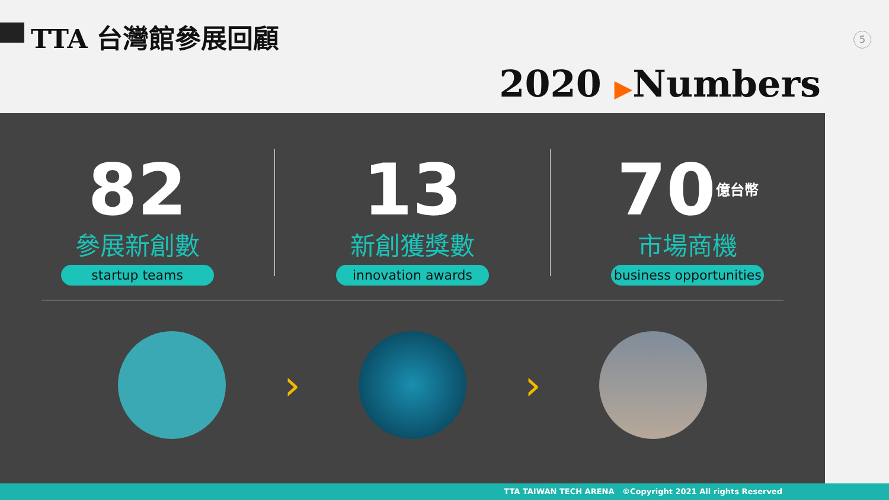TTA 台灣館參展回顧 5
2020 ▶Numbers
82
參展新創數
startup teams
13
新創獲獎數
innovation awards
70<sup>億台幣</sup>
市場商機
business opportunities
› ›
TTA TAIWAN TECH ARENA ©Copyright 2021 All rights Reserved